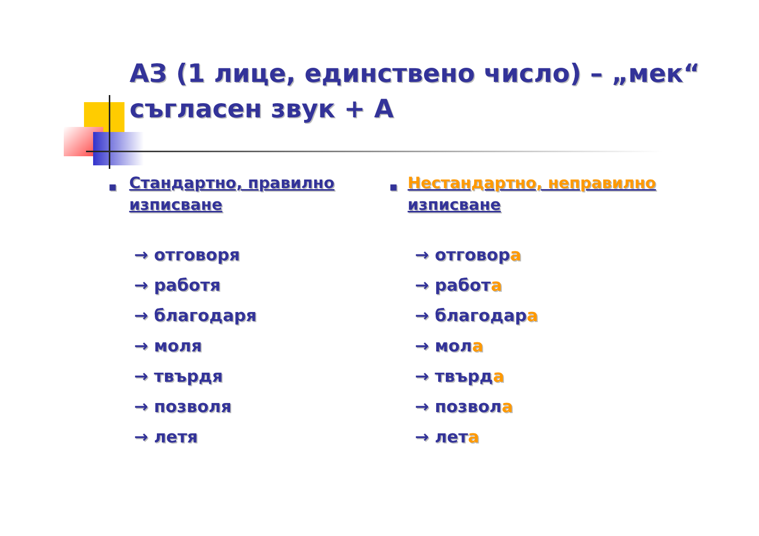АЗ (1 лице, единствено число) – „мек“ съгласен звук + А
■ Стандартно, правилно изписване
→ отговоря
→ работя
→ благодаря
→ моля
→ твърдя
→ позволя
→ летя
■ Нестандартно, неправилно изписване
→ отговора
→ работа
→ благодара
→ мола
→ твърда
→ позвола
→ лета